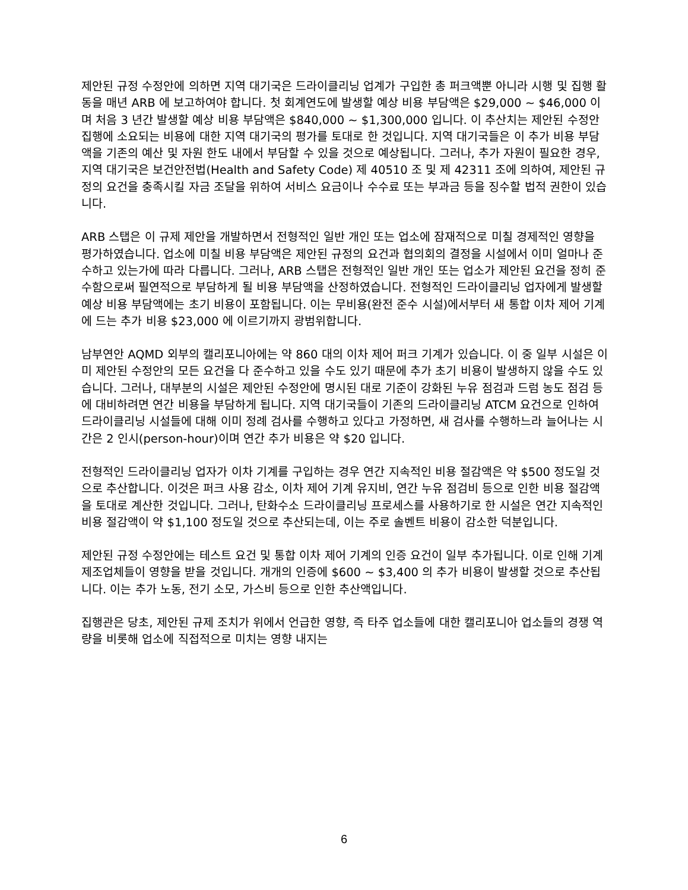제안된 규정 수정안에 의하면 지역 대기국은 드라이클리닝 업계가 구입한 총 퍼크액뿐 아니라 시행 및 집행 활동을 매년 ARB 에 보고하여야 합니다. 첫 회계연도에 발생할 예상 비용 부담액은 $29,000 ~ $46,000 이며 처음 3 년간 발생할 예상 비용 부담액은 $840,000 ~ $1,300,000 입니다. 이 추산치는 제안된 수정안 집행에 소요되는 비용에 대한 지역 대기국의 평가를 토대로 한 것입니다. 지역 대기국들은 이 추가 비용 부담액을 기존의 예산 및 자원 한도 내에서 부담할 수 있을 것으로 예상됩니다. 그러나, 추가 자원이 필요한 경우, 지역 대기국은 보건안전법(Health and Safety Code) 제 40510 조 및 제 42311 조에 의하여, 제안된 규정의 요건을 충족시킬 자금 조달을 위하여 서비스 요금이나 수수료 또는 부과금 등을 징수할 법적 권한이 있습니다.
ARB 스탭은 이 규제 제안을 개발하면서 전형적인 일반 개인 또는 업소에 잠재적으로 미칠 경제적인 영향을 평가하였습니다. 업소에 미칠 비용 부담액은 제안된 규정의 요건과 협의회의 결정을 시설에서 이미 얼마나 준수하고 있는가에 따라 다릅니다. 그러나, ARB 스탭은 전형적인 일반 개인 또는 업소가 제안된 요건을 정히 준수함으로써 필연적으로 부담하게 될 비용 부담액을 산정하였습니다. 전형적인 드라이클리닝 업자에게 발생할 예상 비용 부담액에는 초기 비용이 포함됩니다. 이는 무비용(완전 준수 시설)에서부터 새 통합 이차 제어 기계에 드는 추가 비용 $23,000 에 이르기까지 광범위합니다.
남부연안 AQMD 외부의 캘리포니아에는 약 860 대의 이차 제어 퍼크 기계가 있습니다. 이 중 일부 시설은 이미 제안된 수정안의 모든 요건을 다 준수하고 있을 수도 있기 때문에 추가 초기 비용이 발생하지 않을 수도 있습니다. 그러나, 대부분의 시설은 제안된 수정안에 명시된 대로 기준이 강화된 누유 점검과 드럼 농도 점검 등에 대비하려면 연간 비용을 부담하게 됩니다. 지역 대기국들이 기존의 드라이클리닝 ATCM 요건으로 인하여 드라이클리닝 시설들에 대해 이미 정례 검사를 수행하고 있다고 가정하면, 새 검사를 수행하느라 늘어나는 시간은 2 인시(person-hour)이며 연간 추가 비용은 약 $20 입니다.
전형적인 드라이클리닝 업자가 이차 기계를 구입하는 경우 연간 지속적인 비용 절감액은 약 $500 정도일 것으로 추산합니다. 이것은 퍼크 사용 감소, 이차 제어 기계 유지비, 연간 누유 점검비 등으로 인한 비용 절감액을 토대로 계산한 것입니다. 그러나, 탄화수소 드라이클리닝 프로세스를 사용하기로 한 시설은 연간 지속적인 비용 절감액이 약 $1,100 정도일 것으로 추산되는데, 이는 주로 솔벤트 비용이 감소한 덕분입니다.
제안된 규정 수정안에는 테스트 요건 및 통합 이차 제어 기계의 인증 요건이 일부 추가됩니다. 이로 인해 기계 제조업체들이 영향을 받을 것입니다. 개개의 인증에 $600 ~ $3,400 의 추가 비용이 발생할 것으로 추산됩니다. 이는 추가 노동, 전기 소모, 가스비 등으로 인한 추산액입니다.
집행관은 당초, 제안된 규제 조치가 위에서 언급한 영향, 즉 타주 업소들에 대한 캘리포니아 업소들의 경쟁 역량을 비롯해 업소에 직접적으로 미치는 영향 내지는
6